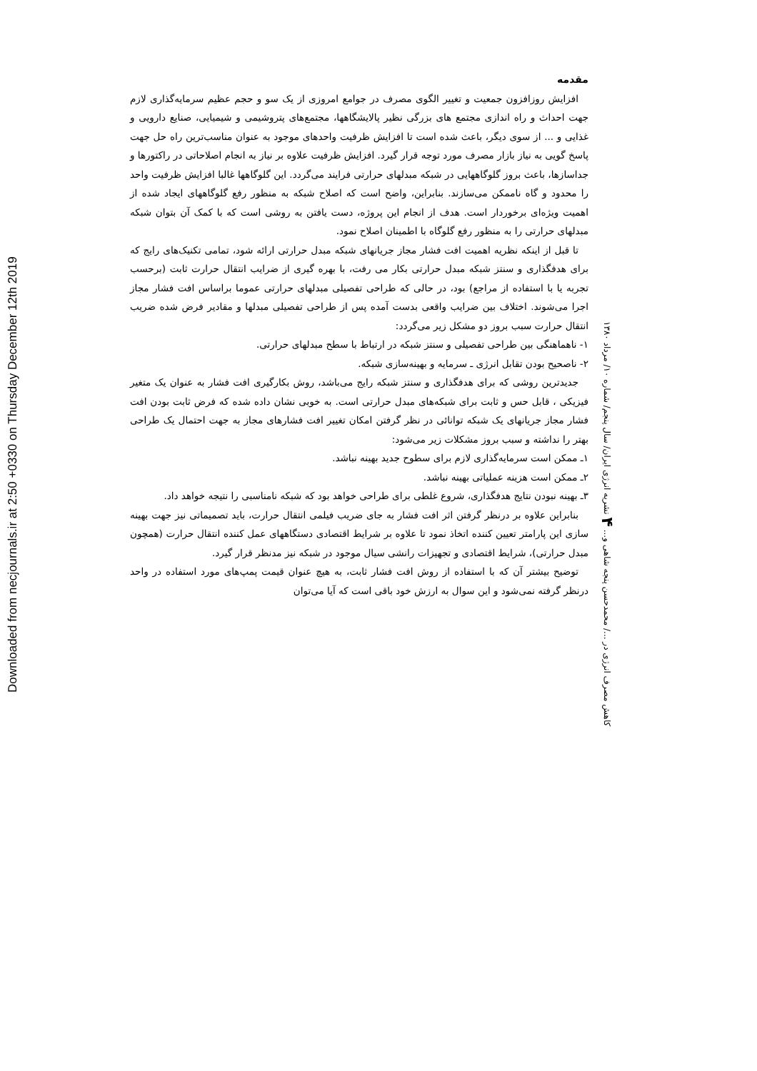Downloaded from necjournals.ir at 2:50 +0330 on Thursday December 12th 2019
مقدمه
افزایش روزافزون جمعیت و تغییر الگوی مصرف در جوامع امروزی از یک سو و حجم عظیم سرمایه‌گذاری لازم جهت احداث و راه اندازی مجتمع های بزرگی نظیر پالایشگاهها، مجتمع‌های پتروشیمی و شیمیایی، صنایع دارویی و غذایی و ... از سوی دیگر، باعث شده است تا افزایش ظرفیت واحدهای موجود به عنوان مناسب‌ترین راه حل جهت پاسخ گویی به نیاز بازار مصرف مورد توجه قرار گیرد. افزایش ظرفیت علاوه بر نیاز به انجام اصلاحاتی در راکتورها و جداسازها، باعث بروز گلوگاههایی در شبکه مبدلهای حرارتی فرایند می‌گردد. این گلوگاهها غالبا افزایش ظرفیت واحد را محدود و گاه ناممکن می‌سازند. بنابراین، واضح است که اصلاح شبکه به منظور رفع گلوگاههای ایجاد شده از اهمیت ویژه‌ای برخوردار است. هدف از انجام این پروژه، دست یافتن به روشی است که با کمک آن بتوان شبکه مبدلهای حرارتی را به منظور رفع گلوگاه با اطمینان اصلاح نمود.
تا قبل از اینکه نظریه اهمیت افت فشار مجاز جریانهای شبکه مبدل حرارتی ارائه شود، تمامی تکنیک‌های رایج که برای هدفگذاری و سنتز شبکه مبدل حرارتی بکار می رفت، با بهره گیری از ضرایب انتقال حرارت ثابت (برحسب تجربه یا با استفاده از مراجع) بود، در حالی که طراحی تفصیلی مبدلهای حرارتی عموما براساس افت فشار مجاز اجرا می‌شوند. اختلاف بین ضرایب واقعی بدست آمده پس از طراحی تفصیلی مبدلها و مقادیر فرض شده ضریب انتقال حرارت سبب بروز دو مشکل زیر می‌گردد:
۱- ناهماهنگی بین طراحی تفصیلی و سنتز شبکه در ارتباط با سطح مبدلهای حرارتی.
۲- ناصحیح بودن تقابل انرژی ـ سرمایه و بهینه‌سازی شبکه.
جدیدترین روشی که برای هدفگذاری و سنتز شبکه رایج می‌باشد، روش بکارگیری افت فشار به عنوان یک متغیر فیزیکی ، قابل حس و ثابت برای شبکه‌های مبدل حرارتی است. به خوبی نشان داده شده که فرض ثابت بودن افت فشار مجاز جریانهای یک شبکه توانائی در نظر گرفتن امکان تغییر افت فشارهای مجاز به جهت احتمال یک طراحی بهتر را نداشته و سبب بروز مشکلات زیر می‌شود:
۱ـ ممکن است سرمایه‌گذاری لازم برای سطوح جدید بهینه نباشد.
۲ـ ممکن است هزینه عملیاتی بهینه نباشد.
۳ـ بهینه نبودن نتایج هدفگذاری، شروع غلطی برای طراحی خواهد بود که شبکه نامناسبی را نتیجه خواهد داد.
بنابراین علاوه بر درنظر گرفتن اثر افت فشار به جای ضریب فیلمی انتقال حرارت، باید تصمیماتی نیز جهت بهینه سازی این پارامتر تعیین کننده اتخاذ نمود تا علاوه بر شرایط اقتصادی دستگاههای عمل کننده انتقال حرارت (همچون مبدل حرارتی)، شرایط اقتصادی و تجهیزات رانشی سیال موجود در شبکه نیز مدنظر قرار گیرد.
توضیح بیشتر آن که با استفاده از روش افت فشار ثابت، به هیچ عنوان قیمت پمپ‌های مورد استفاده در واحد درنظر گرفته نمی‌شود و این سوال به ارزش خود باقی است که آیا می‌توان
کاهش مصرف انرژی در .../ محمدحسن پنجه شاهی و... ۴ نشریه انرژی ایران/ سال پنجم/ شماره ۱۰/ مرداد ۱۳۸۰